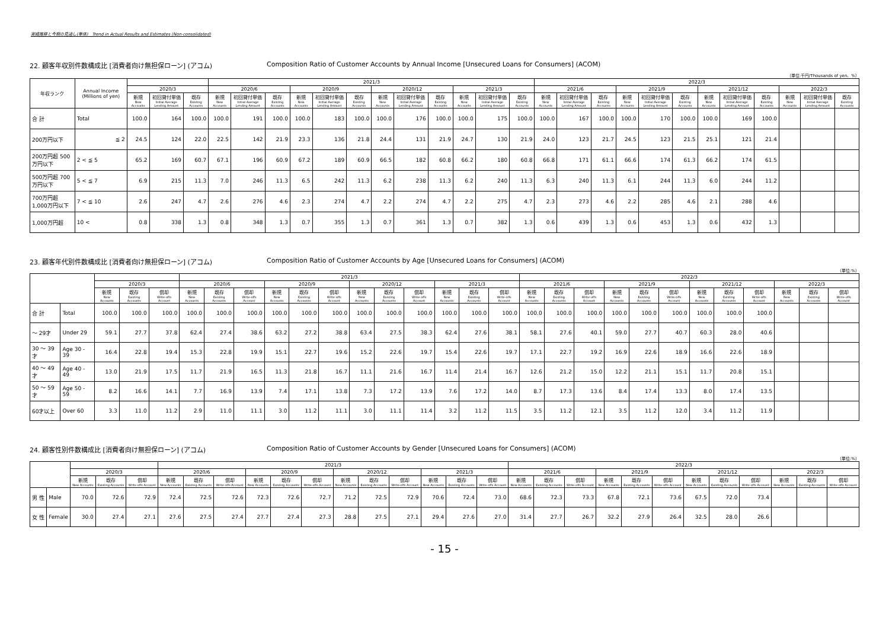実績推移と今期の見通し(単体)　Trend in Actual Results and Estimates (Non-consolidated)
22. 顧客年収別件数構成比 [消費者向け無担保ローン] (アコム) Composition Ratio of Customer Accounts by Annual Income [Unsecured Loans for Consumers] (ACOM)
（単位:千円/Thousands of yen、%）
| 年収ランク | Annual Income (Millions of yen) | | | | 2021/3 | | | | | | | | | | | | 2022/3 | | | | | | | | | | | |
| --- | --- | --- | --- | --- | --- | --- | --- | --- | --- | --- | --- | --- | --- | --- | --- | --- | --- | --- | --- | --- | --- | --- | --- | --- | --- | --- | --- | --- |
| | | 2020/3 | | | 2020/6 | | | 2020/9 | | | 2020/12 | | | 2021/3 | | | 2021/6 | | | 2021/9 | | | 2021/12 | | | 2022/3 | | |
| | | 新規 New Accounts | 初回貸付単価 Initial Average Lending Amount | 既存 Existing Accounts | 新規 New Accounts | 初回貸付単価 Initial Average Lending Amount | 既存 Existing Accounts | 新規 New Accounts | 初回貸付単価 Initial Average Lending Amount | 既存 Existing Accounts | 新規 New Accounts | 初回貸付単価 Initial Average Lending Amount | 既存 Existing Accounts | 新規 New Accounts | 初回貸付単価 Initial Average Lending Amount | 既存 Existing Accounts | 新規 New Accounts | 初回貸付単価 Initial Average Lending Amount | 既存 Existing Accounts | 新規 New Accounts | 初回貸付単価 Initial Average Lending Amount | 既存 Existing Accounts | 新規 New Accounts | 初回貸付単価 Initial Average Lending Amount | 既存 Existing Accounts | 新規 New Accounts | 初回貸付単価 Initial Average Lending Amount | 既存 Existing Accounts |
| 合 計 | Total | 100.0 | 164 | 100.0 | 100.0 | 191 | 100.0 | 100.0 | 183 | 100.0 | 100.0 | 176 | 100.0 | 100.0 | 175 | 100.0 | 100.0 | 167 | 100.0 | 100.0 | 170 | 100.0 | 100.0 | 169 | 100.0 | | | |
| 200万円以下 | ≦ 2 | 24.5 | 124 | 22.0 | 22.5 | 142 | 21.9 | 23.3 | 136 | 21.8 | 24.4 | 131 | 21.9 | 24.7 | 130 | 21.9 | 24.0 | 123 | 21.7 | 24.5 | 123 | 21.5 | 25.1 | 121 | 21.4 | | | |
| 200万円超 500万円以下 | 2 < ≦ 5 | 65.2 | 169 | 60.7 | 67.1 | 196 | 60.9 | 67.2 | 189 | 60.9 | 66.5 | 182 | 60.8 | 66.2 | 180 | 60.8 | 66.8 | 171 | 61.1 | 66.6 | 174 | 61.3 | 66.2 | 174 | 61.5 | | | |
| 500万円超 700万円以下 | 5 < ≦ 7 | 6.9 | 215 | 11.3 | 7.0 | 246 | 11.3 | 6.5 | 242 | 11.3 | 6.2 | 238 | 11.3 | 6.2 | 240 | 11.3 | 6.3 | 240 | 11.3 | 6.1 | 244 | 11.3 | 6.0 | 244 | 11.2 | | | |
| 700万円超 1,000万円以下 | 7 < ≦ 10 | 2.6 | 247 | 4.7 | 2.6 | 276 | 4.6 | 2.3 | 274 | 4.7 | 2.2 | 274 | 4.7 | 2.2 | 275 | 4.7 | 2.3 | 273 | 4.6 | 2.2 | 285 | 4.6 | 2.1 | 288 | 4.6 | | | |
| 1,000万円超 | 10 < | 0.8 | 338 | 1.3 | 0.8 | 348 | 1.3 | 0.7 | 355 | 1.3 | 0.7 | 361 | 1.3 | 0.7 | 382 | 1.3 | 0.6 | 439 | 1.3 | 0.6 | 453 | 1.3 | 0.6 | 432 | 1.3 | | | |
23. 顧客年代別件数構成比 [消費者向け無担保ローン] (アコム) Composition Ratio of Customer Accounts by Age [Unsecured Loans for Consumers] (ACOM)
（単位:%）
| | | | | | 2021/3 | | | | | | | | | | | | 2022/3 | | | | | | | | | | | |
| --- | --- | --- | --- | --- | --- | --- | --- | --- | --- | --- | --- | --- | --- | --- | --- | --- | --- | --- | --- | --- | --- | --- | --- | --- | --- | --- | --- | --- |
| | | 2020/3 | | | 2020/6 | | | 2020/9 | | | 2020/12 | | | 2021/3 | | | 2021/6 | | | 2021/9 | | | 2021/12 | | | 2022/3 | | |
| | | 新規 New Accounts | 既存 Existing Accounts | 償却 Write-offs Account | 新規 New Accounts | 既存 Existing Accounts | 償却 Write-offs Account | 新規 New Accounts | 既存 Existing Accounts | 償却 Write-offs Account | 新規 New Accounts | 既存 Existing Accounts | 償却 Write-offs Account | 新規 New Accounts | 既存 Existing Accounts | 償却 Write-offs Account | 新規 New Accounts | 既存 Existing Accounts | 償却 Write-offs Account | 新規 New Accounts | 既存 Existing Accounts | 償却 Write-offs Account | 新規 New Accounts | 既存 Existing Accounts | 償却 Write-offs Account | 新規 New Accounts | 既存 Existing Accounts | 償却 Write-offs Account |
| 合 計 | Total | 100.0 | 100.0 | 100.0 | 100.0 | 100.0 | 100.0 | 100.0 | 100.0 | 100.0 | 100.0 | 100.0 | 100.0 | 100.0 | 100.0 | 100.0 | 100.0 | 100.0 | 100.0 | 100.0 | 100.0 | 100.0 | 100.0 | 100.0 | 100.0 | | | |
| ～ 29才 | Under 29 | 59.1 | 27.7 | 37.8 | 62.4 | 27.4 | 38.6 | 63.2 | 27.2 | 38.8 | 63.4 | 27.5 | 38.3 | 62.4 | 27.6 | 38.1 | 58.1 | 27.6 | 40.1 | 59.0 | 27.7 | 40.7 | 60.3 | 28.0 | 40.6 | | | |
| 30 ～ 39才 | Age 30 - 39 | 16.4 | 22.8 | 19.4 | 15.3 | 22.8 | 19.9 | 15.1 | 22.7 | 19.6 | 15.2 | 22.6 | 19.7 | 15.4 | 22.6 | 19.7 | 17.1 | 22.7 | 19.2 | 16.9 | 22.6 | 18.9 | 16.6 | 22.6 | 18.9 | | | |
| 40 ～ 49才 | Age 40 - 49 | 13.0 | 21.9 | 17.5 | 11.7 | 21.9 | 16.5 | 11.3 | 21.8 | 16.7 | 11.1 | 21.6 | 16.7 | 11.4 | 21.4 | 16.7 | 12.6 | 21.2 | 15.0 | 12.2 | 21.1 | 15.1 | 11.7 | 20.8 | 15.1 | | | |
| 50 ～ 59才 | Age 50 - 59 | 8.2 | 16.6 | 14.1 | 7.7 | 16.9 | 13.9 | 7.4 | 17.1 | 13.8 | 7.3 | 17.2 | 13.9 | 7.6 | 17.2 | 14.0 | 8.7 | 17.3 | 13.6 | 8.4 | 17.4 | 13.3 | 8.0 | 17.4 | 13.5 | | | |
| 60才以上 | Over 60 | 3.3 | 11.0 | 11.2 | 2.9 | 11.0 | 11.1 | 3.0 | 11.2 | 11.1 | 3.0 | 11.1 | 11.4 | 3.2 | 11.2 | 11.5 | 3.5 | 11.2 | 12.1 | 3.5 | 11.2 | 12.0 | 3.4 | 11.2 | 11.9 | | | |
24. 顧客性別件数構成比 [消費者向け無担保ローン] (アコム) Composition Ratio of Customer Accounts by Gender [Unsecured Loans for Consumers] (ACOM)
（単位:%）
| | | | | | 2021/3 | | | | | | | | | | | | 2022/3 | | | | | | | | | | | |
| --- | --- | --- | --- | --- | --- | --- | --- | --- | --- | --- | --- | --- | --- | --- | --- | --- | --- | --- | --- | --- | --- | --- | --- | --- | --- | --- | --- | --- |
| | | 2020/3 | | | 2020/6 | | | 2020/9 | | | 2020/12 | | | 2021/3 | | | 2021/6 | | | 2021/9 | | | 2021/12 | | | 2022/3 | | |
| | | 新規 New Accounts | 既存 Existing Accounts | 償却 Write-offs Account | 新規 New Accounts | 既存 Existing Accounts | 償却 Write-offs Account | 新規 New Accounts | 既存 Existing Accounts | 償却 Write-offs Account | 新規 New Accounts | 既存 Existing Accounts | 償却 Write-offs Account | 新規 New Accounts | 既存 Existing Accounts | 償却 Write-offs Account | 新規 New Accounts | 既存 Existing Accounts | 償却 Write-offs Account | 新規 New Accounts | 既存 Existing Accounts | 償却 Write-offs Account | 新規 New Accounts | 既存 Existing Accounts | 償却 Write-offs Account | 新規 New Accounts | 既存 Existing Accounts | 償却 Write-offs Account |
| 男 性 | Male | 70.0 | 72.6 | 72.9 | 72.4 | 72.5 | 72.6 | 72.3 | 72.6 | 72.7 | 71.2 | 72.5 | 72.9 | 70.6 | 72.4 | 73.0 | 68.6 | 72.3 | 73.3 | 67.8 | 72.1 | 73.6 | 67.5 | 72.0 | 73.4 | | | |
| 女 性 | Female | 30.0 | 27.4 | 27.1 | 27.6 | 27.5 | 27.4 | 27.7 | 27.4 | 27.3 | 28.8 | 27.5 | 27.1 | 29.4 | 27.6 | 27.0 | 31.4 | 27.7 | 26.7 | 32.2 | 27.9 | 26.4 | 32.5 | 28.0 | 26.6 | | | |
- 15 -